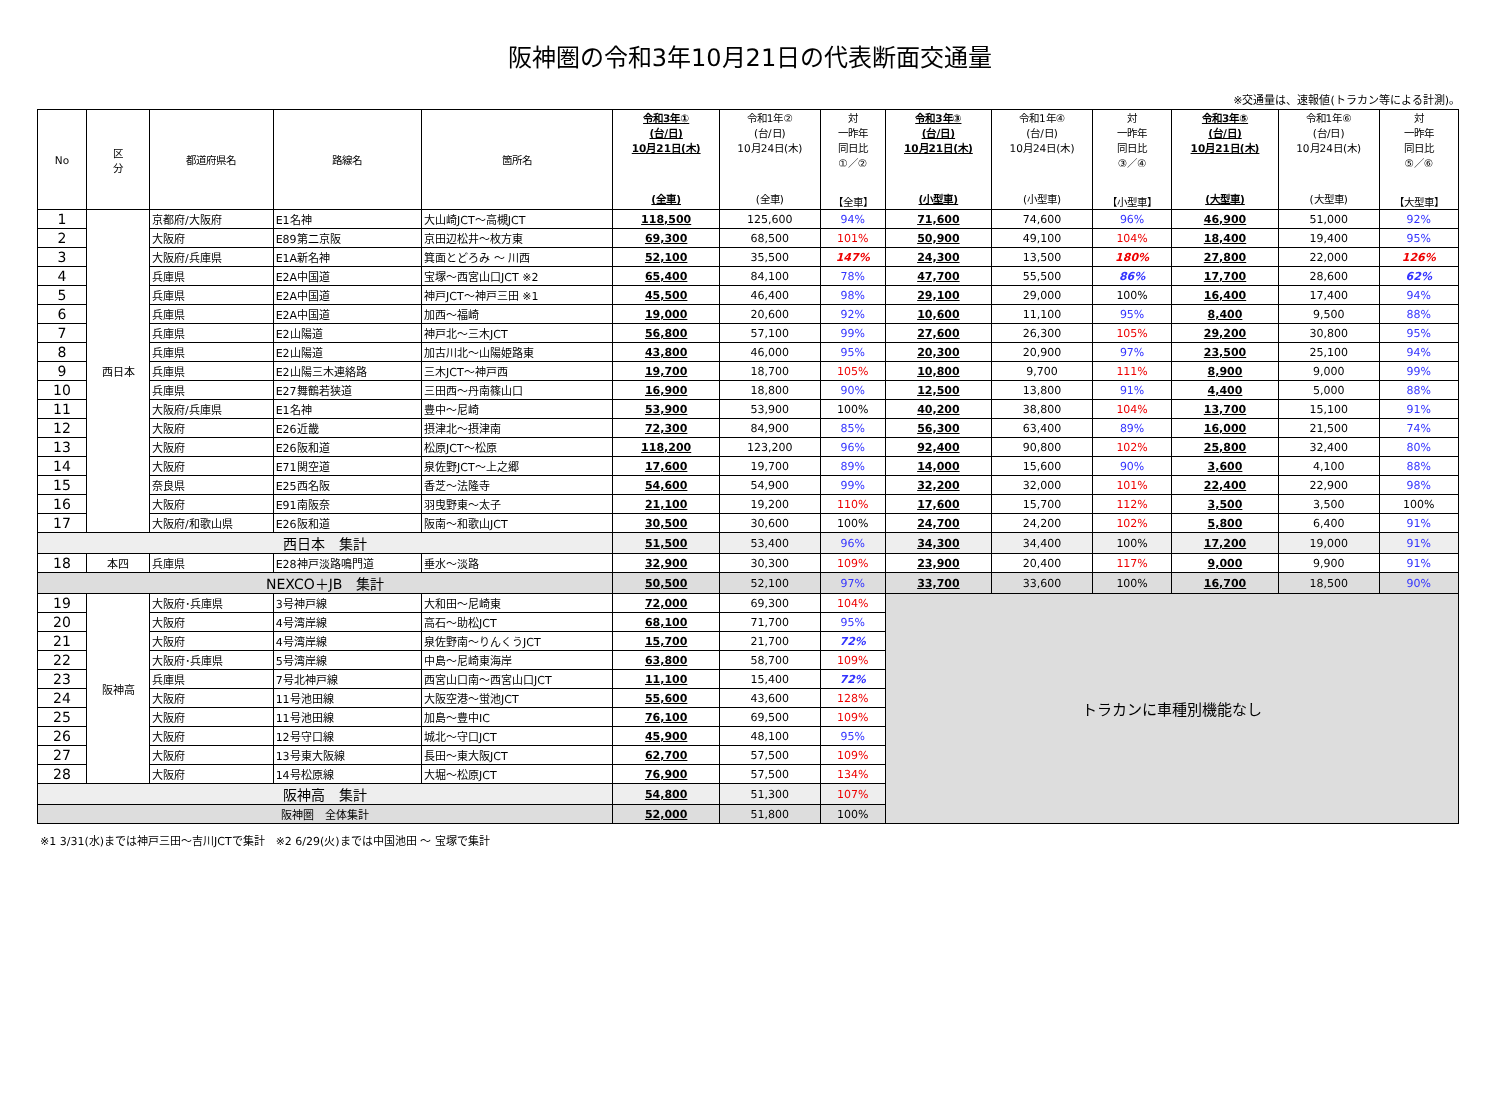阪神圏の令和3年10月21日の代表断面交通量
※交通量は、速報値(トラカン等による計測)。
| No | 区 分 | 都道府県名 | 路線名 | 箇所名 | 令和3年① (台/日) 10月21日(木) (全車) | 令和1年② (台/日) 10月24日(木) (全車) | 対 一昨年 同日比 ①／② 【全車】 | 令和3年③ (台/日) 10月21日(木) (小型車) | 令和1年④ (台/日) 10月24日(木) (小型車) | 対 一昨年 同日比 ③／④ 【小型車】 | 令和3年⑤ (台/日) 10月21日(木) (大型車) | 令和1年⑥ (台/日) 10月24日(木) (大型車) | 対 一昨年 同日比 ⑤／⑥ 【大型車】 |
| --- | --- | --- | --- | --- | --- | --- | --- | --- | --- | --- | --- | --- | --- |
| 1 | 西日本 | 京都府/大阪府 | E1名神 | 大山崎JCT～高槻JCT | 118,500 | 125,600 | 94% | 71,600 | 74,600 | 96% | 46,900 | 51,000 | 92% |
| 2 | | 大阪府 | E89第二京阪 | 京田辺松井～枚方東 | 69,300 | 68,500 | 101% | 50,900 | 49,100 | 104% | 18,400 | 19,400 | 95% |
| 3 | | 大阪府/兵庫県 | E1A新名神 | 箕面とどろみ ～ 川西 | 52,100 | 35,500 | 147% | 24,300 | 13,500 | 180% | 27,800 | 22,000 | 126% |
| 4 | | 兵庫県 | E2A中国道 | 宝塚～西宮山口JCT ※2 | 65,400 | 84,100 | 78% | 47,700 | 55,500 | 86% | 17,700 | 28,600 | 62% |
| 5 | | 兵庫県 | E2A中国道 | 神戸JCT～神戸三田 ※1 | 45,500 | 46,400 | 98% | 29,100 | 29,000 | 100% | 16,400 | 17,400 | 94% |
| 6 | | 兵庫県 | E2A中国道 | 加西～福崎 | 19,000 | 20,600 | 92% | 10,600 | 11,100 | 95% | 8,400 | 9,500 | 88% |
| 7 | | 兵庫県 | E2山陽道 | 神戸北～三木JCT | 56,800 | 57,100 | 99% | 27,600 | 26,300 | 105% | 29,200 | 30,800 | 95% |
| 8 | | 兵庫県 | E2山陽道 | 加古川北～山陽姫路東 | 43,800 | 46,000 | 95% | 20,300 | 20,900 | 97% | 23,500 | 25,100 | 94% |
| 9 | | 兵庫県 | E2山陽三木連絡路 | 三木JCT～神戸西 | 19,700 | 18,700 | 105% | 10,800 | 9,700 | 111% | 8,900 | 9,000 | 99% |
| 10 | | 兵庫県 | E27舞鶴若狭道 | 三田西～丹南篠山口 | 16,900 | 18,800 | 90% | 12,500 | 13,800 | 91% | 4,400 | 5,000 | 88% |
| 11 | | 大阪府/兵庫県 | E1名神 | 豊中～尼崎 | 53,900 | 53,900 | 100% | 40,200 | 38,800 | 104% | 13,700 | 15,100 | 91% |
| 12 | | 大阪府 | E26近畿 | 摂津北～摂津南 | 72,300 | 84,900 | 85% | 56,300 | 63,400 | 89% | 16,000 | 21,500 | 74% |
| 13 | | 大阪府 | E26阪和道 | 松原JCT～松原 | 118,200 | 123,200 | 96% | 92,400 | 90,800 | 102% | 25,800 | 32,400 | 80% |
| 14 | | 大阪府 | E71関空道 | 泉佐野JCT～上之郷 | 17,600 | 19,700 | 89% | 14,000 | 15,600 | 90% | 3,600 | 4,100 | 88% |
| 15 | | 奈良県 | E25西名阪 | 香芝～法隆寺 | 54,600 | 54,900 | 99% | 32,200 | 32,000 | 101% | 22,400 | 22,900 | 98% |
| 16 | | 大阪府 | E91南阪奈 | 羽曳野東～太子 | 21,100 | 19,200 | 110% | 17,600 | 15,700 | 112% | 3,500 | 3,500 | 100% |
| 17 | | 大阪府/和歌山県 | E26阪和道 | 阪南～和歌山JCT | 30,500 | 30,600 | 100% | 24,700 | 24,200 | 102% | 5,800 | 6,400 | 91% |
| 西日本 集計 | | | | | 51,500 | 53,400 | 96% | 34,300 | 34,400 | 100% | 17,200 | 19,000 | 91% |
| 18 | 本四 | 兵庫県 | E28神戸淡路鳴門道 | 垂水～淡路 | 32,900 | 30,300 | 109% | 23,900 | 20,400 | 117% | 9,000 | 9,900 | 91% |
| NEXCO＋JB 集計 | | | | | 50,500 | 52,100 | 97% | 33,700 | 33,600 | 100% | 16,700 | 18,500 | 90% |
| 19 | 阪神高 | 大阪府･兵庫県 | 3号神戸線 | 大和田～尼崎東 | 72,000 | 69,300 | 104% | トラカンに車種別機能なし | | | | | |
| 20 | | 大阪府 | 4号湾岸線 | 高石～助松JCT | 68,100 | 71,700 | 95% | | | | | | |
| 21 | | 大阪府 | 4号湾岸線 | 泉佐野南～りんくうJCT | 15,700 | 21,700 | 72% | | | | | | |
| 22 | | 大阪府･兵庫県 | 5号湾岸線 | 中島～尼崎東海岸 | 63,800 | 58,700 | 109% | | | | | | |
| 23 | | 兵庫県 | 7号北神戸線 | 西宮山口南～西宮山口JCT | 11,100 | 15,400 | 72% | | | | | | |
| 24 | | 大阪府 | 11号池田線 | 大阪空港～蛍池JCT | 55,600 | 43,600 | 128% | | | | | | |
| 25 | | 大阪府 | 11号池田線 | 加島～豊中IC | 76,100 | 69,500 | 109% | | | | | | |
| 26 | | 大阪府 | 12号守口線 | 城北～守口JCT | 45,900 | 48,100 | 95% | | | | | | |
| 27 | | 大阪府 | 13号東大阪線 | 長田～東大阪JCT | 62,700 | 57,500 | 109% | | | | | | |
| 28 | | 大阪府 | 14号松原線 | 大堀～松原JCT | 76,900 | 57,500 | 134% | | | | | | |
| 阪神高 集計 | | | | | 54,800 | 51,300 | 107% | | | | | | |
| 阪神圏 全体集計 | | | | | 52,000 | 51,800 | 100% | | | | | | |
※1 3/31(水)までは神戸三田～吉川JCTで集計　※2 6/29(火)までは中国池田 ～ 宝塚で集計